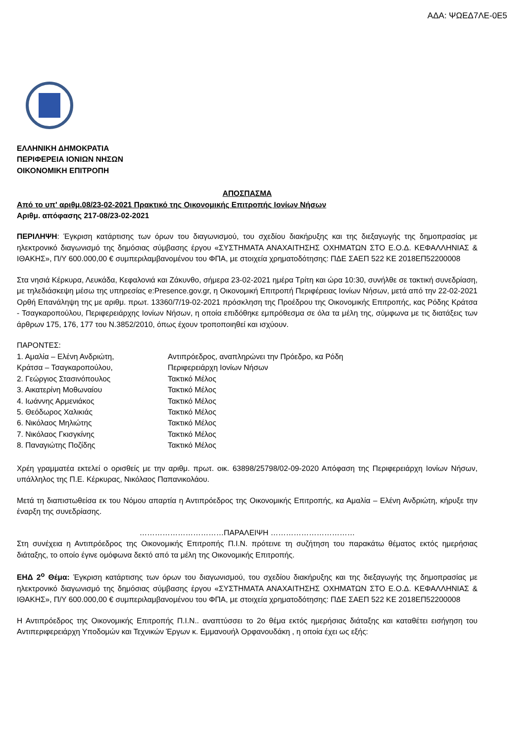ΑΔΑ: ΨΩΕΔ7ΛΕ-0Ε5
ΕΛΛΗΝΙΚΗ ΔΗΜΟΚΡΑΤΙΑ
ΠΕΡΙΦΕΡΕΙΑ ΙΟΝΙΩΝ ΝΗΣΩΝ
ΟΙΚΟΝΟΜΙΚΗ ΕΠΙΤΡΟΠΗ
ΑΠΟΣΠΑΣΜΑ
Από το υπ' αριθμ.08/23-02-2021 Πρακτικό της Οικονομικής Επιτροπής Ιονίων Νήσων
Αριθμ. απόφασης 217-08/23-02-2021
ΠΕΡΙΛΗΨΗ: Έγκριση κατάρτισης των όρων του διαγωνισμού, του σχεδίου διακήρυξης και της διεξαγωγής της δημοπρασίας με ηλεκτρονικό διαγωνισμό της δημόσιας σύμβασης έργου «ΣΥΣΤΗΜΑΤΑ ΑΝΑΧΑΙΤΗΣΗΣ ΟΧΗΜΑΤΩΝ ΣΤΟ Ε.Ο.Δ. ΚΕΦΑΛΛΗΝΙΑΣ & ΙΘΑΚΗΣ», Π/Υ 600.000,00 € συμπεριλαμβανομένου του ΦΠΑ, με στοιχεία χρηματοδότησης: ΠΔΕ ΣΑΕΠ 522 ΚΕ 2018ΕΠ52200008
Στα νησιά Κέρκυρα, Λευκάδα, Κεφαλονιά και Ζάκυνθο, σήμερα 23-02-2021 ημέρα Τρίτη και ώρα 10:30, συνήλθε σε τακτική συνεδρίαση, με τηλεδιάσκεψη μέσω της υπηρεσίας e:Presence.gov.gr, η Οικονομική Επιτροπή Περιφέρειας Ιονίων Νήσων, μετά από την 22-02-2021 Ορθή Επανάληψη της με αριθμ. πρωτ. 13360/7/19-02-2021 πρόσκληση της Προέδρου της Οικονομικής Επιτροπής, κας Ρόδης Κράτσα - Τσαγκαροπούλου, Περιφερειάρχης Ιονίων Νήσων, η οποία επιδόθηκε εμπρόθεσμα σε όλα τα μέλη της, σύμφωνα με τις διατάξεις των άρθρων 175, 176, 177 του Ν.3852/2010, όπως έχουν τροποποιηθεί και ισχύουν.
ΠΑΡΟΝΤΕΣ:
| 1. Αμαλία – Ελένη Ανδριώτη, | Αντιπρόεδρος, αναπληρώνει την Πρόεδρο, κα Ρόδη |
| Κράτσα – Τσαγκαροπούλου, | Περιφερειάρχη Ιονίων Νήσων |
| 2. Γεώργιος Στασινόπουλος | Τακτικό Μέλος |
| 3. Αικατερίνη Μοθωναίου | Τακτικό Μέλος |
| 4. Ιωάννης Αρμενιάκος | Τακτικό Μέλος |
| 5. Θεόδωρος Χαλικιάς | Τακτικό Μέλος |
| 6. Νικόλαος Μηλιώτης | Τακτικό Μέλος |
| 7. Νικόλαος Γκισγκίνης | Τακτικό Μέλος |
| 8. Παναγιώτης Ποζίδης | Τακτικό Μέλος |
Χρέη γραμματέα εκτελεί ο ορισθείς με την αριθμ. πρωτ. οικ. 63898/25798/02-09-2020 Απόφαση της Περιφερειάρχη Ιονίων Νήσων, υπάλληλος της Π.Ε. Κέρκυρας, Νικόλαος Παπανικολάου.
Μετά τη διαπιστωθείσα εκ του Νόμου απαρτία η Αντιπρόεδρος της Οικονομικής Επιτροπής, κα Αμαλία – Ελένη Ανδριώτη, κήρυξε την έναρξη της συνεδρίασης.
……………………………ΠΑΡΑΛΕΙΨΗ ……………………………
Στη συνέχεια η Αντιπρόεδρος της Οικονομικής Επιτροπής Π.Ι.Ν. πρότεινε τη συζήτηση του παρακάτω θέματος εκτός ημερήσιας διάταξης, το οποίο έγινε ομόφωνα δεκτό από τα μέλη της Οικονομικής Επιτροπής.
ΕΗΔ 2<sup>ο</sup> Θέμα: Έγκριση κατάρτισης των όρων του διαγωνισμού, του σχεδίου διακήρυξης και της διεξαγωγής της δημοπρασίας με ηλεκτρονικό διαγωνισμό της δημόσιας σύμβασης έργου «ΣΥΣΤΗΜΑΤΑ ΑΝΑΧΑΙΤΗΣΗΣ ΟΧΗΜΑΤΩΝ ΣΤΟ Ε.Ο.Δ. ΚΕΦΑΛΛΗΝΙΑΣ & ΙΘΑΚΗΣ», Π/Υ 600.000,00 € συμπεριλαμβανομένου του ΦΠΑ, με στοιχεία χρηματοδότησης: ΠΔΕ ΣΑΕΠ 522 ΚΕ 2018ΕΠ52200008
Η Αντιπρόεδρος της Οικονομικής Επιτροπής Π.Ι.Ν.. αναπτύσσει το 2ο θέμα εκτός ημερήσιας διάταξης και καταθέτει εισήγηση του Αντιπεριφερειάρχη Υποδομών και Τεχνικών Έργων κ. Εμμανουήλ Ορφανουδάκη , η οποία έχει ως εξής: